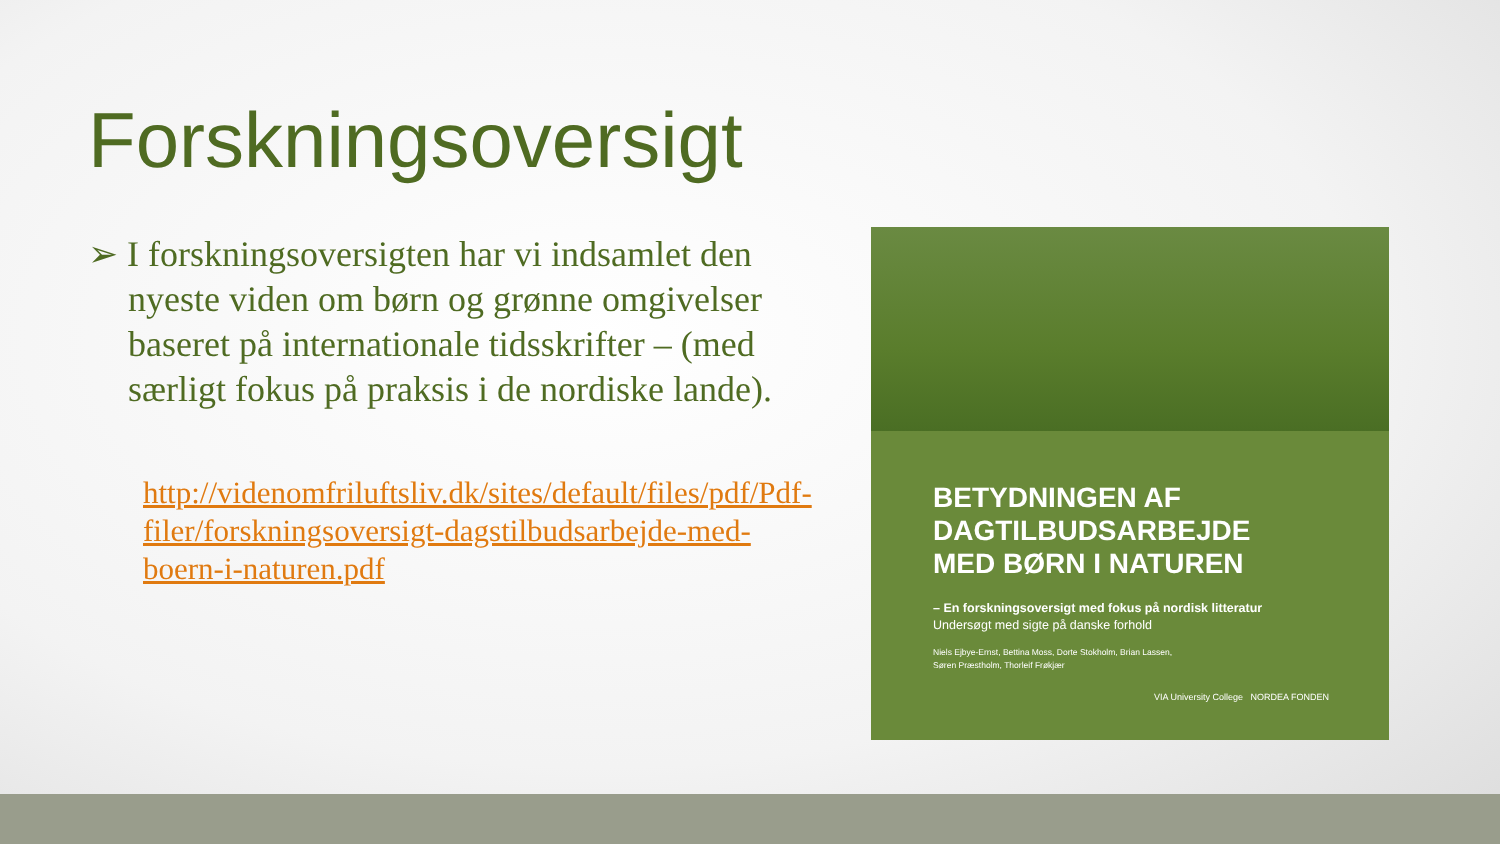Forskningsoversigt
➢ I forskningsoversigten har vi indsamlet den nyeste viden om børn og grønne omgivelser baseret på internationale tidsskrifter – (med særligt fokus på praksis i de nordiske lande).
http://videnomfriluftsliv.dk/sites/default/files/pdf/Pdf-filer/forskningsoversigt-dagstilbudsarbejde-med-boern-i-naturen.pdf
BETYDNINGEN AF
DAGTILBUDSARBEJDE
MED BØRN I NATUREN
– En forskningsoversigt med fokus på nordisk litteratur
Undersøgt med sigte på danske forhold
Niels Ejbye-Ernst, Bettina Moss, Dorte Stokholm, Brian Lassen,
Søren Præstholm, Thorleif Frøkjær
VIA University College NORDEA FONDEN